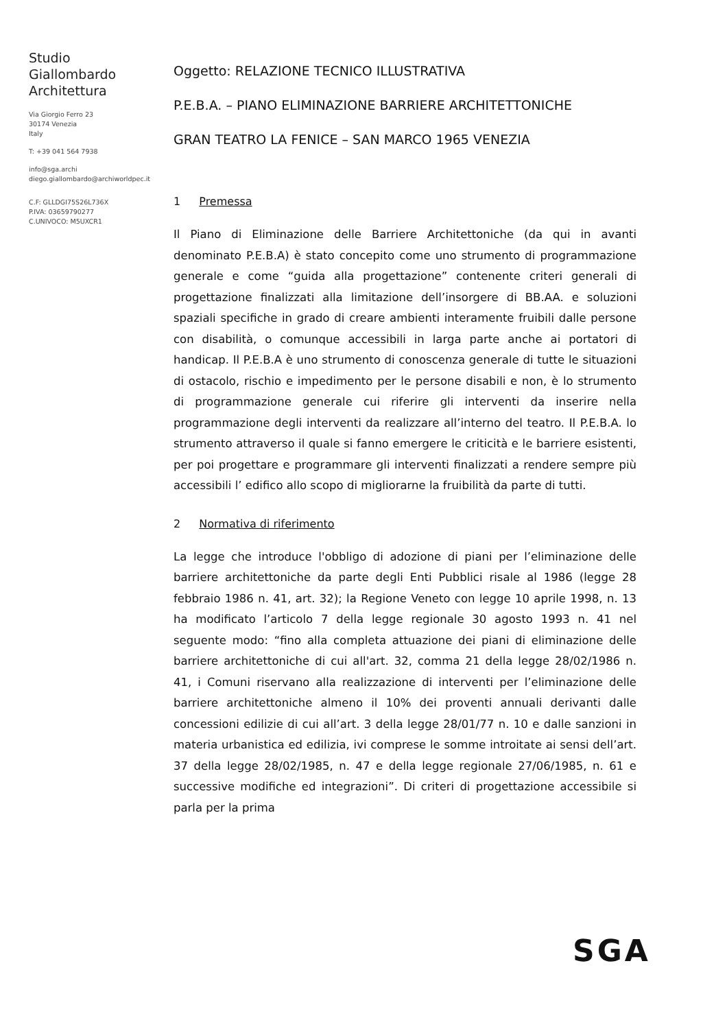Studio
Giallombardo
Architettura
Via Giorgio Ferro 23
30174 Venezia
Italy
T: +39 041 564 7938
info@sga.archi
diego.giallombardo@archiworldpec.it
C.F: GLLDGI75S26L736X
P.IVA: 03659790277
C.UNIVOCO: M5UXCR1
Oggetto: RELAZIONE TECNICO ILLUSTRATIVA
P.E.B.A. – PIANO ELIMINAZIONE BARRIERE ARCHITETTONICHE
GRAN TEATRO LA FENICE – SAN MARCO 1965 VENEZIA
1 Premessa
Il Piano di Eliminazione delle Barriere Architettoniche (da qui in avanti denominato P.E.B.A) è stato concepito come uno strumento di programmazione generale e come “guida alla progettazione” contenente criteri generali di progettazione finalizzati alla limitazione dell’insorgere di BB.AA. e soluzioni spaziali specifiche in grado di creare ambienti interamente fruibili dalle persone con disabilità, o comunque accessibili in larga parte anche ai portatori di handicap. Il P.E.B.A è uno strumento di conoscenza generale di tutte le situazioni di ostacolo, rischio e impedimento per le persone disabili e non, è lo strumento di programmazione generale cui riferire gli interventi da inserire nella programmazione degli interventi da realizzare all’interno del teatro. Il P.E.B.A. lo strumento attraverso il quale si fanno emergere le criticità e le barriere esistenti, per poi progettare e programmare gli interventi finalizzati a rendere sempre più accessibili l’ edifico allo scopo di migliorarne la fruibilità da parte di tutti.
2 Normativa di riferimento
La legge che introduce l'obbligo di adozione di piani per l’eliminazione delle barriere architettoniche da parte degli Enti Pubblici risale al 1986 (legge 28 febbraio 1986 n. 41, art. 32); la Regione Veneto con legge 10 aprile 1998, n. 13 ha modificato l’articolo 7 della legge regionale 30 agosto 1993 n. 41 nel seguente modo: “fino alla completa attuazione dei piani di eliminazione delle barriere architettoniche di cui all'art. 32, comma 21 della legge 28/02/1986 n. 41, i Comuni riservano alla realizzazione di interventi per l’eliminazione delle barriere architettoniche almeno il 10% dei proventi annuali derivanti dalle concessioni edilizie di cui all’art. 3 della legge 28/01/77 n. 10 e dalle sanzioni in materia urbanistica ed edilizia, ivi comprese le somme introitate ai sensi dell’art. 37 della legge 28/02/1985, n. 47 e della legge regionale 27/06/1985, n. 61 e successive modifiche ed integrazioni”. Di criteri di progettazione accessibile si parla per la prima
SGA